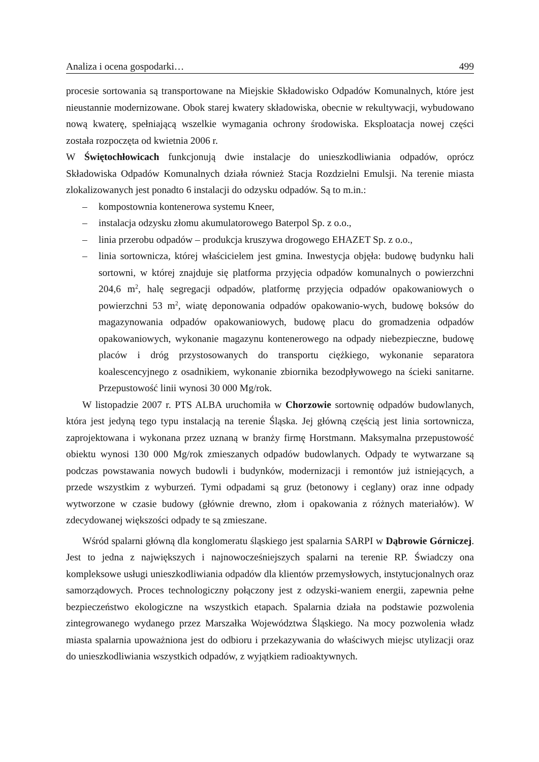Analiza i ocena gospodarki… 499
procesie sortowania są transportowane na Miejskie Składowisko Odpadów Komunalnych, które jest nieustannie modernizowane. Obok starej kwatery składowiska, obecnie w rekultywacji, wybudowano nową kwaterę, spełniającą wszelkie wymagania ochrony środowiska. Eksploatacja nowej części została rozpoczęta od kwietnia 2006 r.
W Świętochłowicach funkcjonują dwie instalacje do unieszkodliwiania odpadów, oprócz Składowiska Odpadów Komunalnych działa również Stacja Rozdzielni Emulsji. Na terenie miasta zlokalizowanych jest ponadto 6 instalacji do odzysku odpadów. Są to m.in.:
– kompostownia kontenerowa systemu Kneer,
– instalacja odzysku złomu akumulatorowego Baterpol Sp. z o.o.,
– linia przerobu odpadów – produkcja kruszywa drogowego EHAZET Sp. z o.o.,
– linia sortownicza, której właścicielem jest gmina. Inwestycja objęła: budowę budynku hali sortowni, w której znajduje się platforma przyjęcia odpadów komunalnych o powierzchni 204,6 m<sup>2</sup>, halę segregacji odpadów, platformę przyjęcia odpadów opakowaniowych o powierzchni 53 m<sup>2</sup>, wiatę deponowania odpadów opakowanio-wych, budowę boksów do magazynowania odpadów opakowaniowych, budowę placu do gromadzenia odpadów opakowaniowych, wykonanie magazynu kontenerowego na odpady niebezpieczne, budowę placów i dróg przystosowanych do transportu ciężkiego, wykonanie separatora koalescencyjnego z osadnikiem, wykonanie zbiornika bezodpływowego na ścieki sanitarne. Przepustowość linii wynosi 30 000 Mg/rok.
W listopadzie 2007 r. PTS ALBA uruchomiła w Chorzowie sortownię odpadów budowlanych, która jest jedyną tego typu instalacją na terenie Śląska. Jej główną częścią jest linia sortownicza, zaprojektowana i wykonana przez uznaną w branży firmę Horstmann. Maksymalna przepustowość obiektu wynosi 130 000 Mg/rok zmieszanych odpadów budowlanych. Odpady te wytwarzane są podczas powstawania nowych budowli i budynków, modernizacji i remontów już istniejących, a przede wszystkim z wyburzeń. Tymi odpadami są gruz (betonowy i ceglany) oraz inne odpady wytworzone w czasie budowy (głównie drewno, złom i opakowania z różnych materiałów). W zdecydowanej większości odpady te są zmieszane.
Wśród spalarni główną dla konglomeratu śląskiego jest spalarnia SARPI w Dąbrowie Górniczej. Jest to jedna z największych i najnowocześniejszych spalarni na terenie RP. Świadczy ona kompleksowe usługi unieszkodliwiania odpadów dla klientów przemysłowych, instytucjonalnych oraz samorządowych. Proces technologiczny połączony jest z odzyski-waniem energii, zapewnia pełne bezpieczeństwo ekologiczne na wszystkich etapach. Spalarnia działa na podstawie pozwolenia zintegrowanego wydanego przez Marszałka Województwa Śląskiego. Na mocy pozwolenia władz miasta spalarnia upoważniona jest do odbioru i przekazywania do właściwych miejsc utylizacji oraz do unieszkodliwiania wszystkich odpadów, z wyjątkiem radioaktywnych.